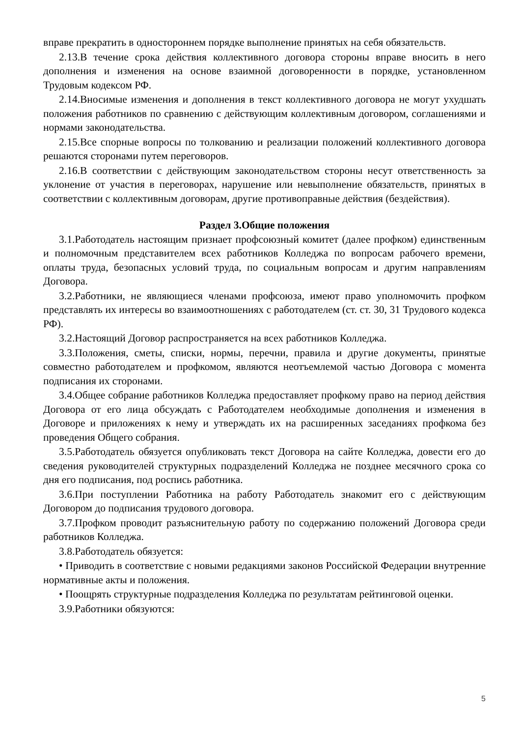вправе прекратить в одностороннем порядке выполнение принятых на себя обязательств.
2.13.В течение срока действия коллективного договора стороны вправе вносить в него дополнения и изменения на основе взаимной договоренности в порядке, установленном Трудовым кодексом РФ.
2.14.Вносимые изменения и дополнения в текст коллективного договора не могут ухудшать положения работников по сравнению с действующим коллективным договором, соглашениями и нормами законодательства.
2.15.Все спорные вопросы по толкованию и реализации положений коллективного договора решаются сторонами путем переговоров.
2.16.В соответствии с действующим законодательством стороны несут ответственность за уклонение от участия в переговорах, нарушение или невыполнение обязательств, принятых в соответствии с коллективным договорам, другие противоправные действия (бездействия).
Раздел 3.Общие положения
3.1.Работодатель настоящим признает профсоюзный комитет (далее профком) единственным и полномочным представителем всех работников Колледжа по вопросам рабочего времени, оплаты труда, безопасных условий труда, по социальным вопросам и другим направлениям Договора.
3.2.Работники, не являющиеся членами профсоюза, имеют право уполномочить профком представлять их интересы во взаимоотношениях с работодателем (ст. ст. 30, 31 Трудового кодекса РФ).
3.2.Настоящий Договор распространяется на всех работников Колледжа.
3.3.Положения, сметы, списки, нормы, перечни, правила и другие документы, принятые совместно работодателем и профкомом, являются неотъемлемой частью Договора с момента подписания их сторонами.
3.4.Общее собрание работников Колледжа предоставляет профкому право на период действия Договора от его лица обсуждать с Работодателем необходимые дополнения и изменения в Договоре и приложениях к нему и утверждать их на расширенных заседаниях профкома без проведения Общего собрания.
3.5.Работодатель обязуется опубликовать текст Договора на сайте Колледжа, довести его до сведения руководителей структурных подразделений Колледжа не позднее месячного срока со дня его подписания, под роспись работника.
3.6.При поступлении Работника на работу Работодатель знакомит его с действующим Договором до подписания трудового договора.
3.7.Профком проводит разъяснительную работу по содержанию положений Договора среди работников Колледжа.
3.8.Работодатель обязуется:
• Приводить в соответствие с новыми редакциями законов Российской Федерации внутренние нормативные акты и положения.
• Поощрять структурные подразделения Колледжа по результатам рейтинговой оценки.
3.9.Работники обязуются:
5